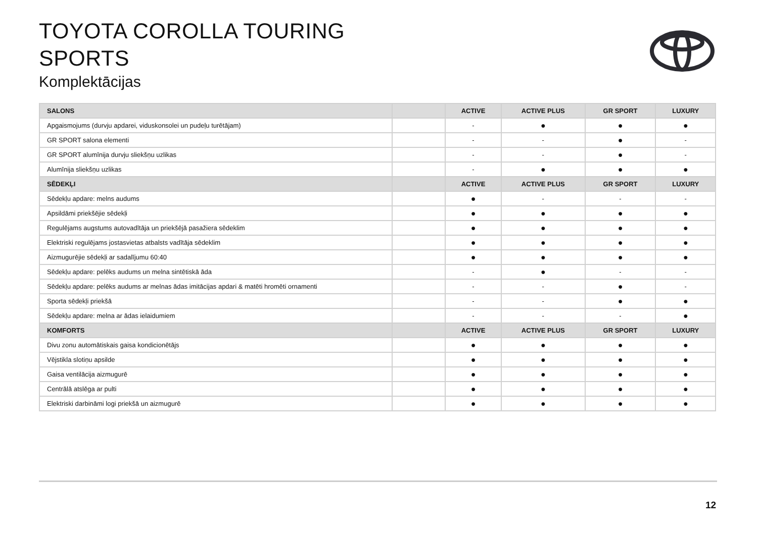TOYOTA COROLLA TOURING
SPORTS
Komplektācijas
| SALONS | | ACTIVE | ACTIVE PLUS | GR SPORT | LUXURY |
| --- | --- | --- | --- | --- | --- |
| Apgaismojums (durvju apdarei, viduskonsolei un pudeļu turētājam) | | - | ● | ● | ● |
| GR SPORT salona elementi | | - | - | ● | - |
| GR SPORT alumīnija durvju sliekšņu uzlikas | | - | - | ● | - |
| Alumīnija sliekšņu uzlikas | | - | ● | ● | ● |
| SĒDEKĻI | | ACTIVE | ACTIVE PLUS | GR SPORT | LUXURY |
| Sēdekļu apdare: melns audums | | ● | - | - | - |
| Apsildāmi priekšējie sēdekļi | | ● | ● | ● | ● |
| Regulējams augstums autovadītāja un priekšējā pasažiera sēdeklim | | ● | ● | ● | ● |
| Elektriski regulējams jostasvietas atbalsts vadītāja sēdeklim | | ● | ● | ● | ● |
| Aizmugurējie sēdekļi ar sadalījumu 60:40 | | ● | ● | ● | ● |
| Sēdekļu apdare: pelēks audums un melna sintētiskā āda | | - | ● | - | - |
| Sēdekļu apdare: pelēks audums ar melnas ādas imitācijas apdari & matēti hromēti ornamenti | | - | - | ● | - |
| Sporta sēdekļi priekšā | | - | - | ● | ● |
| Sēdekļu apdare: melna ar ādas ielaidumiem | | - | - | - | ● |
| KOMFORTS | | ACTIVE | ACTIVE PLUS | GR SPORT | LUXURY |
| Divu zonu automātiskais gaisa kondicionētājs | | ● | ● | ● | ● |
| Vējstikla slotiņu apsilde | | ● | ● | ● | ● |
| Gaisa ventilācija aizmugurē | | ● | ● | ● | ● |
| Centrālā atslēga ar pulti | | ● | ● | ● | ● |
| Elektriski darbināmi logi priekšā un aizmugurē | | ● | ● | ● | ● |
12